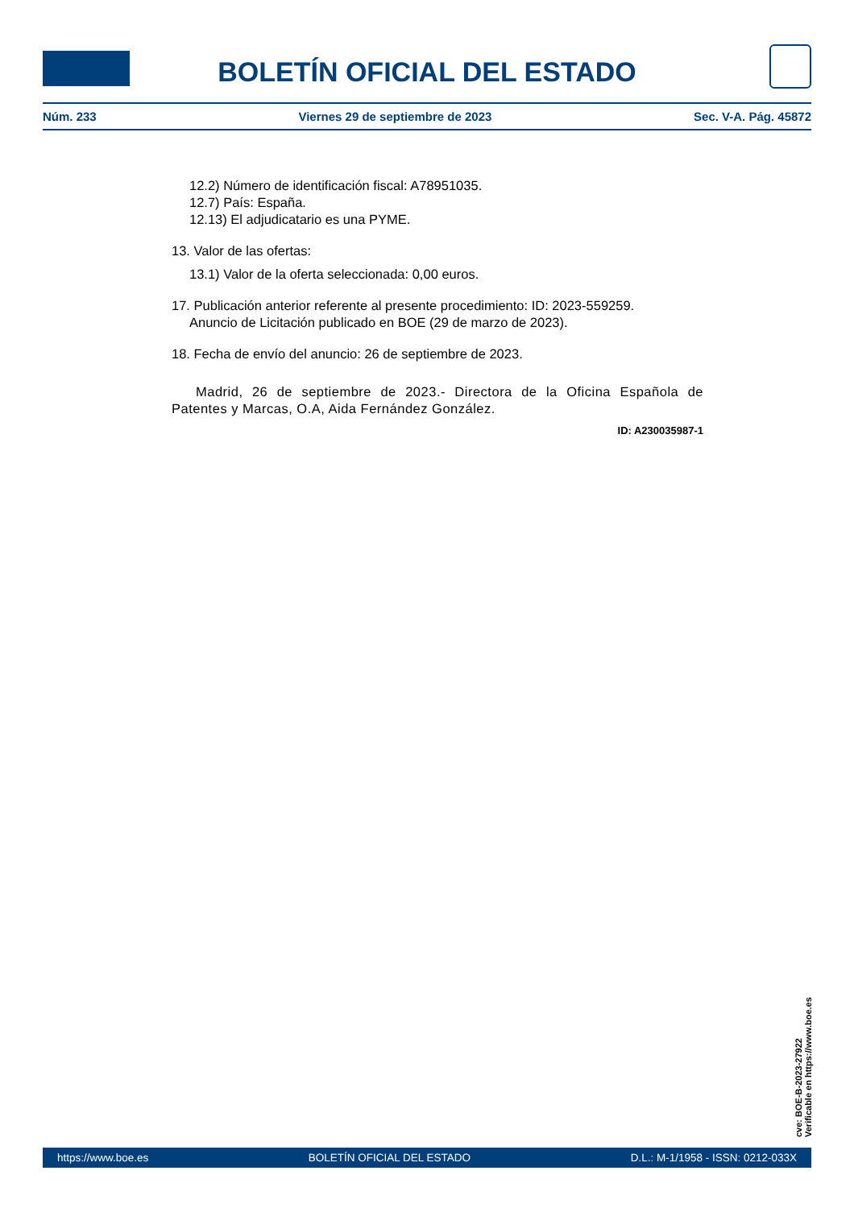BOLETÍN OFICIAL DEL ESTADO
Núm. 233 Viernes 29 de septiembre de 2023 Sec. V-A. Pág. 45872
12.2) Número de identificación fiscal: A78951035.
12.7) País: España.
12.13) El adjudicatario es una PYME.
13. Valor de las ofertas:
13.1) Valor de la oferta seleccionada: 0,00 euros.
17. Publicación anterior referente al presente procedimiento: ID: 2023-559259.
Anuncio de Licitación publicado en BOE (29 de marzo de 2023).
18. Fecha de envío del anuncio: 26 de septiembre de 2023.
Madrid, 26 de septiembre de 2023.- Directora de la Oficina Española de Patentes y Marcas, O.A, Aida Fernández González.
ID: A230035987-1
cve: BOE-B-2023-27922
Verificable en https://www.boe.es
https://www.boe.es BOLETÍN OFICIAL DEL ESTADO D.L.: M-1/1958 - ISSN: 0212-033X